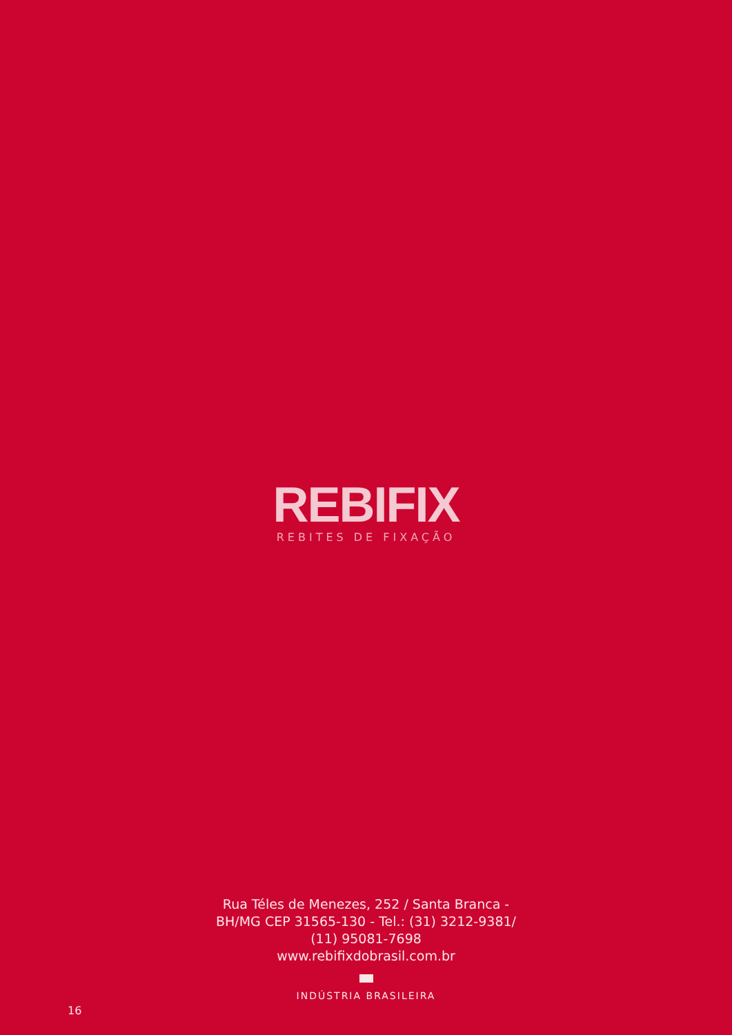REBIFIX
REBITES DE FIXAÇÃO
Rua Téles de Menezes, 252 / Santa Branca -
BH/MG CEP 31565-130 - Tel.: (31) 3212-9381/
(11) 95081-7698
www.rebifixdobrasil.com.br
INDÚSTRIA BRASILEIRA
16